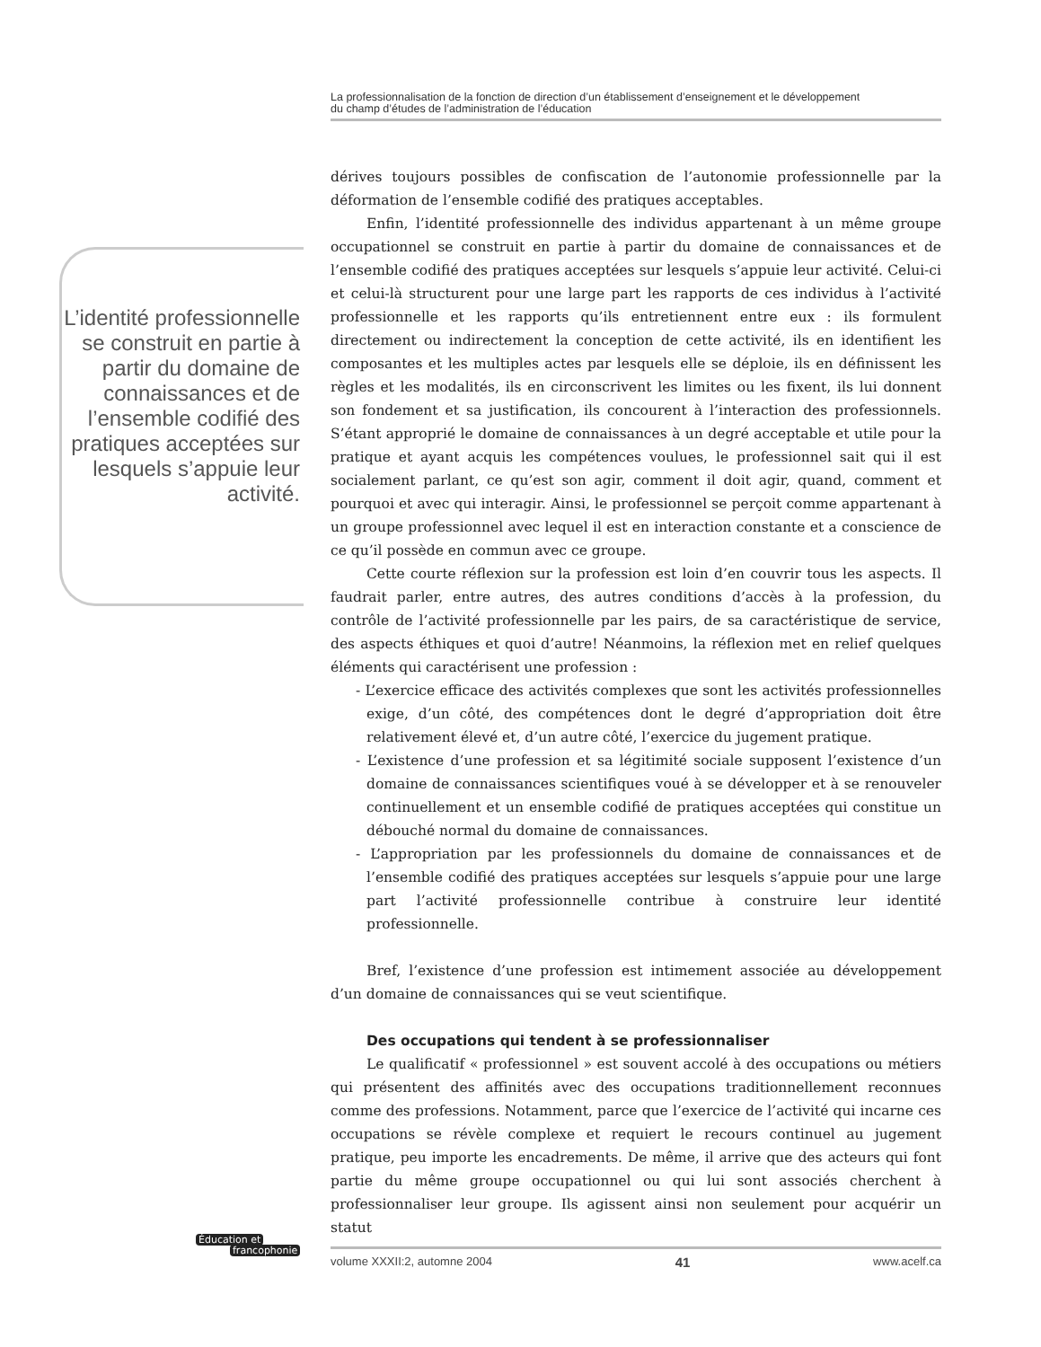La professionnalisation de la fonction de direction d’un établissement d’enseignement et le développement
du champ d’études de l’administration de l’éducation
L’identité professionnelle se construit en partie à partir du domaine de connaissances et de l’ensemble codifié des pratiques acceptées sur lesquels s’appuie leur activité.
dérives toujours possibles de confiscation de l’autonomie professionnelle par la déformation de l’ensemble codifié des pratiques acceptables.
Enfin, l’identité professionnelle des individus appartenant à un même groupe occupationnel se construit en partie à partir du domaine de connaissances et de l’ensemble codifié des pratiques acceptées sur lesquels s’appuie leur activité. Celui-ci et celui-là structurent pour une large part les rapports de ces individus à l’activité professionnelle et les rapports qu’ils entretiennent entre eux : ils formulent directement ou indirectement la conception de cette activité, ils en identifient les composantes et les multiples actes par lesquels elle se déploie, ils en définissent les règles et les modalités, ils en circonscrivent les limites ou les fixent, ils lui donnent son fondement et sa justification, ils concourent à l’interaction des professionnels. S’étant approprié le domaine de connaissances à un degré acceptable et utile pour la pratique et ayant acquis les compétences voulues, le professionnel sait qui il est socialement parlant, ce qu’est son agir, comment il doit agir, quand, comment et pourquoi et avec qui interagir. Ainsi, le professionnel se perçoit comme appartenant à un groupe professionnel avec lequel il est en interaction constante et a conscience de ce qu’il possède en commun avec ce groupe.
Cette courte réflexion sur la profession est loin d’en couvrir tous les aspects. Il faudrait parler, entre autres, des autres conditions d’accès à la profession, du contrôle de l’activité professionnelle par les pairs, de sa caractéristique de service, des aspects éthiques et quoi d’autre! Néanmoins, la réflexion met en relief quelques éléments qui caractérisent une profession :
- L’exercice efficace des activités complexes que sont les activités professionnelles exige, d’un côté, des compétences dont le degré d’appropriation doit être relativement élevé et, d’un autre côté, l’exercice du jugement pratique.
- L’existence d’une profession et sa légitimité sociale supposent l’existence d’un domaine de connaissances scientifiques voué à se développer et à se renouveler continuellement et un ensemble codifié de pratiques acceptées qui constitue un débouché normal du domaine de connaissances.
- L’appropriation par les professionnels du domaine de connaissances et de l’ensemble codifié des pratiques acceptées sur lesquels s’appuie pour une large part l’activité professionnelle contribue à construire leur identité professionnelle.
Bref, l’existence d’une profession est intimement associée au développement d’un domaine de connaissances qui se veut scientifique.
Des occupations qui tendent à se professionnaliser
Le qualificatif « professionnel » est souvent accolé à des occupations ou métiers qui présentent des affinités avec des occupations traditionnellement reconnues comme des professions. Notamment, parce que l’exercice de l’activité qui incarne ces occupations se révèle complexe et requiert le recours continuel au jugement pratique, peu importe les encadrements. De même, il arrive que des acteurs qui font partie du même groupe occupationnel ou qui lui sont associés cherchent à professionnaliser leur groupe. Ils agissent ainsi non seulement pour acquérir un statut
Éducation et
francophonie
volume XXXII:2, automne 2004 41 www.acelf.ca